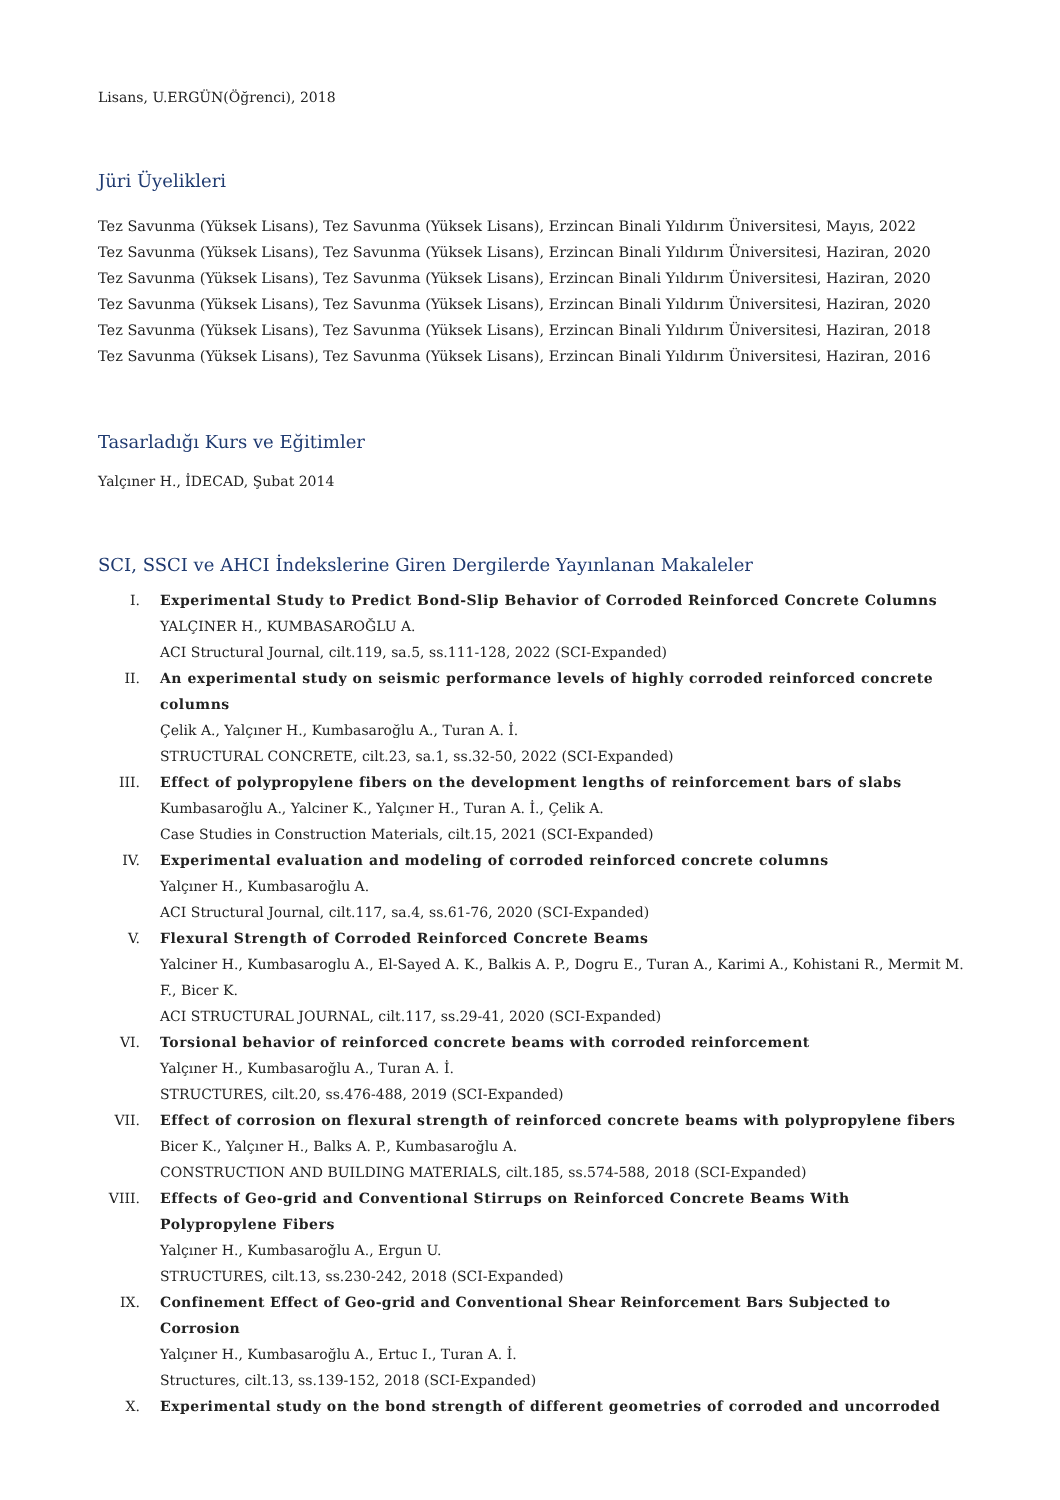Lisans, U.ERGÜN(Öğrenci), 2018
Jüri Üyelikleri
Tez Savunma (Yüksek Lisans), Tez Savunma (Yüksek Lisans), Erzincan Binali Yıldırım Üniversitesi, Mayıs, 2022
Tez Savunma (Yüksek Lisans), Tez Savunma (Yüksek Lisans), Erzincan Binali Yıldırım Üniversitesi, Haziran, 2020
Tez Savunma (Yüksek Lisans), Tez Savunma (Yüksek Lisans), Erzincan Binali Yıldırım Üniversitesi, Haziran, 2020
Tez Savunma (Yüksek Lisans), Tez Savunma (Yüksek Lisans), Erzincan Binali Yıldırım Üniversitesi, Haziran, 2020
Tez Savunma (Yüksek Lisans), Tez Savunma (Yüksek Lisans), Erzincan Binali Yıldırım Üniversitesi, Haziran, 2018
Tez Savunma (Yüksek Lisans), Tez Savunma (Yüksek Lisans), Erzincan Binali Yıldırım Üniversitesi, Haziran, 2016
Tasarladığı Kurs ve Eğitimler
Yalçıner H., İDECAD, Şubat 2014
SCI, SSCI ve AHCI İndekslerine Giren Dergilerde Yayınlanan Makaleler
I. Experimental Study to Predict Bond-Slip Behavior of Corroded Reinforced Concrete Columns
YALÇINER H., KUMBASAROĞLU A.
ACI Structural Journal, cilt.119, sa.5, ss.111-128, 2022 (SCI-Expanded)
II. An experimental study on seismic performance levels of highly corroded reinforced concrete columns
Çelik A., Yalçıner H., Kumbasaroğlu A., Turan A. İ.
STRUCTURAL CONCRETE, cilt.23, sa.1, ss.32-50, 2022 (SCI-Expanded)
III. Effect of polypropylene fibers on the development lengths of reinforcement bars of slabs
Kumbasaroğlu A., Yalciner K., Yalçıner H., Turan A. İ., Çelik A.
Case Studies in Construction Materials, cilt.15, 2021 (SCI-Expanded)
IV. Experimental evaluation and modeling of corroded reinforced concrete columns
Yalçıner H., Kumbasaroğlu A.
ACI Structural Journal, cilt.117, sa.4, ss.61-76, 2020 (SCI-Expanded)
V. Flexural Strength of Corroded Reinforced Concrete Beams
Yalciner H., Kumbasaroglu A., El-Sayed A. K., Balkis A. P., Dogru E., Turan A., Karimi A., Kohistani R., Mermit M. F., Bicer K.
ACI STRUCTURAL JOURNAL, cilt.117, ss.29-41, 2020 (SCI-Expanded)
VI. Torsional behavior of reinforced concrete beams with corroded reinforcement
Yalçıner H., Kumbasaroğlu A., Turan A. İ.
STRUCTURES, cilt.20, ss.476-488, 2019 (SCI-Expanded)
VII. Effect of corrosion on flexural strength of reinforced concrete beams with polypropylene fibers
Bicer K., Yalçıner H., Balks A. P., Kumbasaroğlu A.
CONSTRUCTION AND BUILDING MATERIALS, cilt.185, ss.574-588, 2018 (SCI-Expanded)
VIII. Effects of Geo-grid and Conventional Stirrups on Reinforced Concrete Beams With Polypropylene Fibers
Yalçıner H., Kumbasaroğlu A., Ergun U.
STRUCTURES, cilt.13, ss.230-242, 2018 (SCI-Expanded)
IX. Confinement Effect of Geo-grid and Conventional Shear Reinforcement Bars Subjected to Corrosion
Yalçıner H., Kumbasaroğlu A., Ertuc I., Turan A. İ.
Structures, cilt.13, ss.139-152, 2018 (SCI-Expanded)
X. Experimental study on the bond strength of different geometries of corroded and uncorroded